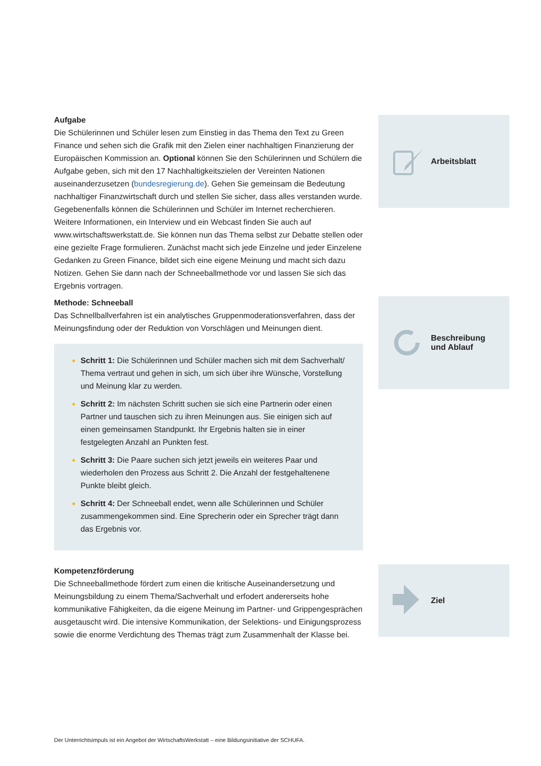Aufgabe
Die Schülerinnen und Schüler lesen zum Einstieg in das Thema den Text zu Green Finance und sehen sich die Grafik mit den Zielen einer nachhaltigen Finanzierung der Europäischen Kommission an. Optional können Sie den Schülerinnen und Schülern die Aufgabe geben, sich mit den 17 Nachhaltigkeitszielen der Vereinten Nationen auseinanderzusetzen (bundesregierung.de). Gehen Sie gemeinsam die Bedeutung nachhaltiger Finanzwirtschaft durch und stellen Sie sicher, dass alles verstanden wurde. Gegebenenfalls können die Schülerinnen und Schüler im Internet recherchieren. Weitere Informationen, ein Interview und ein Webcast finden Sie auch auf www.wirtschaftswerkstatt.de. Sie können nun das Thema selbst zur Debatte stellen oder eine gezielte Frage formulieren. Zunächst macht sich jede Einzelne und jeder Einzelene Gedanken zu Green Finance, bildet sich eine eigene Meinung und macht sich dazu Notizen. Gehen Sie dann nach der Schneeballmethode vor und lassen Sie sich das Ergebnis vortragen.
Arbeitsblatt
Methode: Schneeball
Das Schnellballverfahren ist ein analytisches Gruppenmoderationsverfahren, dass der Meinungsfindung oder der Reduktion von Vorschlägen und Meinungen dient.
Schritt 1: Die Schülerinnen und Schüler machen sich mit dem Sachverhalt/ Thema vertraut und gehen in sich, um sich über ihre Wünsche, Vorstellung und Meinung klar zu werden.
Schritt 2: Im nächsten Schritt suchen sie sich eine Partnerin oder einen Partner und tauschen sich zu ihren Meinungen aus. Sie einigen sich auf einen gemeinsamen Standpunkt. Ihr Ergebnis halten sie in einer festgelegten Anzahl an Punkten fest.
Schritt 3: Die Paare suchen sich jetzt jeweils ein weiteres Paar und wiederholen den Prozess aus Schritt 2. Die Anzahl der festgehaltenene Punkte bleibt gleich.
Schritt 4: Der Schneeball endet, wenn alle Schülerinnen und Schüler zusammengekommen sind. Eine Sprecherin oder ein Sprecher trägt dann das Ergebnis vor.
Beschreibung
und Ablauf
Kompetenzförderung
Die Schneeballmethode fördert zum einen die kritische Auseinandersetzung und Meinungsbildung zu einem Thema/Sachverhalt und erfodert andererseits hohe kommunikative Fähigkeiten, da die eigene Meinung im Partner- und Grippengesprächen ausgetauscht wird. Die intensive Kommunikation, der Selektions- und Einigungsprozess sowie die enorme Verdichtung des Themas trägt zum Zusammenhalt der Klasse bei.
Ziel
Der Unterrichtsimpuls ist ein Angebot der WirtschaftsWerkstatt – eine Bildungsinitiative der SCHUFA.